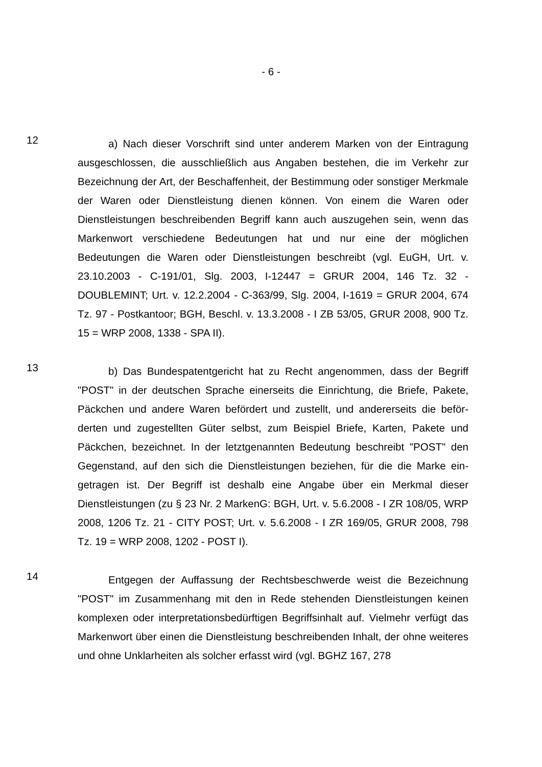- 6 -
12
a) Nach dieser Vorschrift sind unter anderem Marken von der Eintragung ausgeschlossen, die ausschließlich aus Angaben bestehen, die im Verkehr zur Bezeichnung der Art, der Beschaffenheit, der Bestimmung oder sonstiger Merkmale der Waren oder Dienstleistung dienen können. Von einem die Waren oder Dienstleistungen beschreibenden Begriff kann auch auszugehen sein, wenn das Markenwort verschiedene Bedeutungen hat und nur eine der mögli­chen Bedeutungen die Waren oder Dienstleistungen beschreibt (vgl. EuGH, Urt. v. 23.10.2003 - C-191/01, Slg. 2003, I-12447 = GRUR 2004, 146 Tz. 32 - DOUBLEMINT; Urt. v. 12.2.2004 - C-363/99, Slg. 2004, I-1619 = GRUR 2004, 674 Tz. 97 - Postkantoor; BGH, Beschl. v. 13.3.2008 - I ZB 53/05, GRUR 2008, 900 Tz. 15 = WRP 2008, 1338 - SPA II).
13
b) Das Bundespatentgericht hat zu Recht angenommen, dass der Begriff "POST" in der deutschen Sprache einerseits die Einrichtung, die Briefe, Pakete, Päckchen und andere Waren befördert und zustellt, und andererseits die beför­derten und zugestellten Güter selbst, zum Beispiel Briefe, Karten, Pakete und Päckchen, bezeichnet. In der letztgenannten Bedeutung beschreibt "POST" den Gegenstand, auf den sich die Dienstleistungen beziehen, für die die Marke ein­getragen ist. Der Begriff ist deshalb eine Angabe über ein Merkmal dieser Dienstleistungen (zu § 23 Nr. 2 MarkenG: BGH, Urt. v. 5.6.2008 - I ZR 108/05, WRP 2008, 1206 Tz. 21 - CITY POST; Urt. v. 5.6.2008 - I ZR 169/05, GRUR 2008, 798 Tz. 19 = WRP 2008, 1202 - POST I).
14
Entgegen der Auffassung der Rechtsbeschwerde weist die Bezeichnung "POST" im Zusammenhang mit den in Rede stehenden Dienstleistungen keinen komplexen oder interpretationsbedürftigen Begriffsinhalt auf. Vielmehr verfügt das Markenwort über einen die Dienstleistung beschreibenden Inhalt, der ohne weiteres und ohne Unklarheiten als solcher erfasst wird (vgl. BGHZ 167, 278